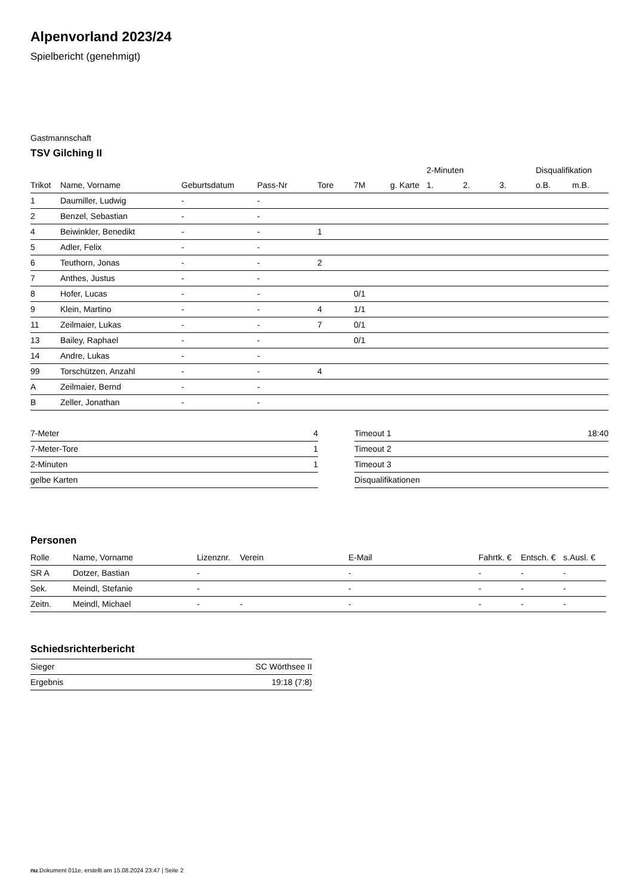Alpenvorland 2023/24
Spielbericht (genehmigt)
Gastmannschaft
TSV Gilching II
| | | | | | | | 2-Minuten | | | Disqualifikation | |
| --- | --- | --- | --- | --- | --- | --- | --- | --- | --- | --- | --- |
| Trikot | Name, Vorname | Geburtsdatum | Pass-Nr | Tore | 7M | g. Karte | 1. | 2. | 3. | o.B. | m.B. |
| 1 | Daumiller, Ludwig | - | - | | | | | | | | |
| 2 | Benzel, Sebastian | - | - | | | | | | | | |
| 4 | Beiwinkler, Benedikt | - | - | 1 | | | | | | | |
| 5 | Adler, Felix | - | - | | | | | | | | |
| 6 | Teuthorn, Jonas | - | - | 2 | | | | | | | |
| 7 | Anthes, Justus | - | - | | | | | | | | |
| 8 | Hofer, Lucas | - | - | | 0/1 | | | | | | |
| 9 | Klein, Martino | - | - | 4 | 1/1 | | | | | | |
| 11 | Zeilmaier, Lukas | - | - | 7 | 0/1 | | | | | | |
| 13 | Bailey, Raphael | - | - | | 0/1 | | | | | | |
| 14 | Andre, Lukas | - | - | | | | | | | | |
| 99 | Torschützen, Anzahl | - | - | 4 | | | | | | | |
| A | Zeilmaier, Bernd | - | - | | | | | | | | |
| B | Zeller, Jonathan | - | - | | | | | | | | |
| 7-Meter | 4 |
| 7-Meter-Tore | 1 |
| 2-Minuten | 1 |
| gelbe Karten | |
| Timeout 1 | 18:40 |
| Timeout 2 | |
| Timeout 3 | |
| Disqualifikationen | |
Personen
| Rolle | Name, Vorname | Lizenznr. | Verein | E-Mail | Fahrtk. € | Entsch. € | s.Ausl. € |
| --- | --- | --- | --- | --- | --- | --- | --- |
| SR A | Dotzer, Bastian | - | | - | - | - | - |
| Sek. | Meindl, Stefanie | - | | - | - | - | - |
| Zeitn. | Meindl, Michael | - | - | - | - | - | - |
Schiedsrichterbericht
| Sieger | SC Wörthsee II |
| Ergebnis | 19:18 (7:8) |
nu.Dokument 011e, erstellt am 15.08.2024 23:47 | Seite 2